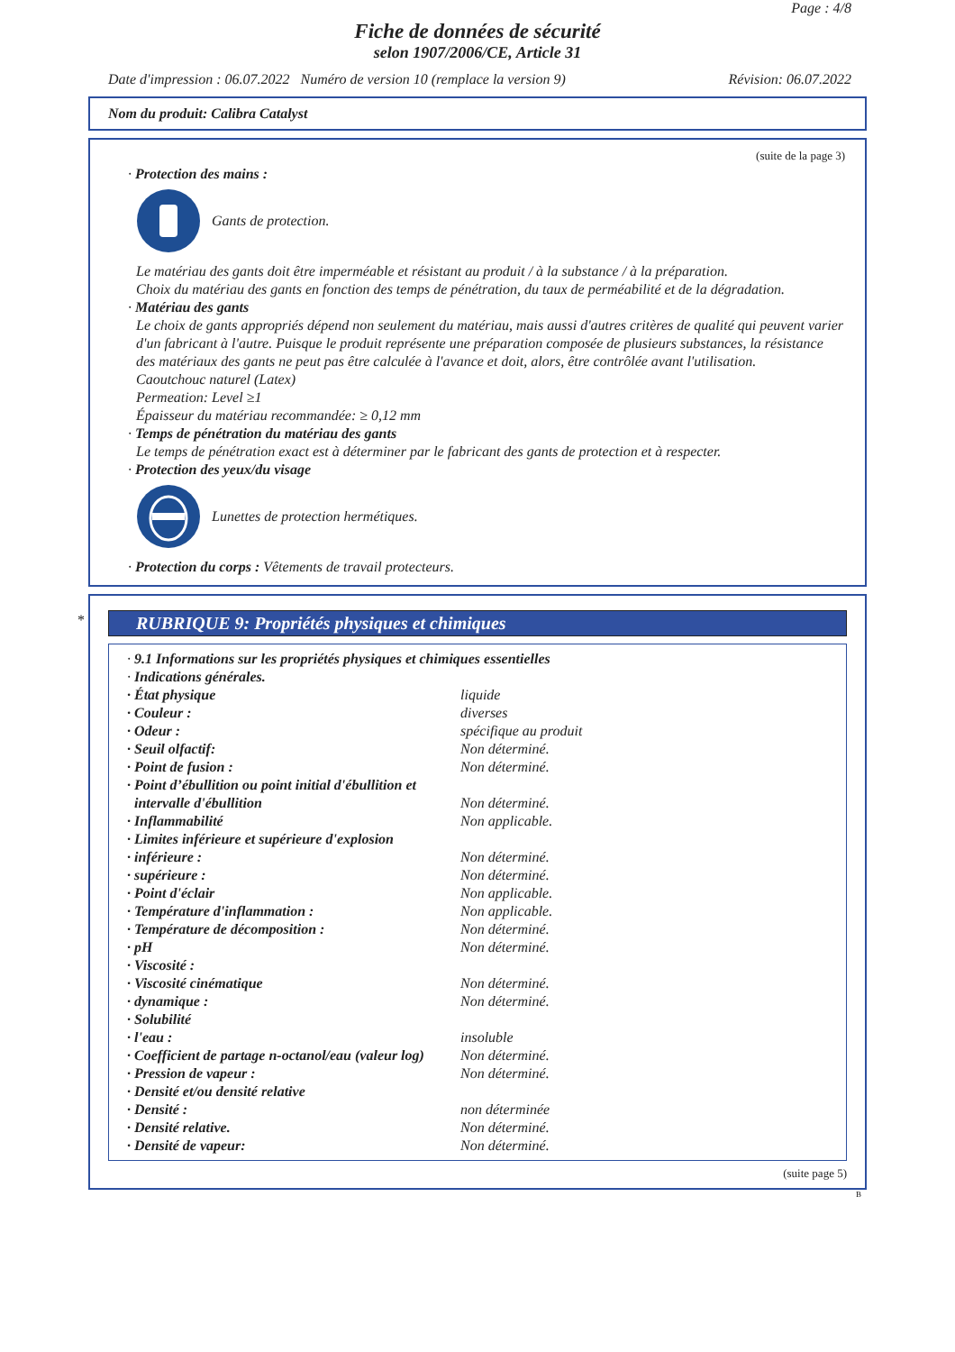Page : 4/8
Fiche de données de sécurité
selon 1907/2006/CE, Article 31
Date d'impression : 06.07.2022 Numéro de version 10 (remplace la version 9) Révision: 06.07.2022
Nom du produit: Calibra Catalyst
(suite de la page 3)
· Protection des mains :
Gants de protection.
Le matériau des gants doit être imperméable et résistant au produit / à la substance / à la préparation.
Choix du matériau des gants en fonction des temps de pénétration, du taux de perméabilité et de la dégradation.
· Matériau des gants
Le choix de gants appropriés dépend non seulement du matériau, mais aussi d'autres critères de qualité qui peuvent varier d'un fabricant à l'autre. Puisque le produit représente une préparation composée de plusieurs substances, la résistance des matériaux des gants ne peut pas être calculée à l'avance et doit, alors, être contrôlée avant l'utilisation.
Caoutchouc naturel (Latex)
Permeation: Level ≥1
Épaisseur du matériau recommandée: ≥ 0,12 mm
· Temps de pénétration du matériau des gants
Le temps de pénétration exact est à déterminer par le fabricant des gants de protection et à respecter.
· Protection des yeux/du visage
Lunettes de protection hermétiques.
· Protection du corps : Vêtements de travail protecteurs.
*
RUBRIQUE 9: Propriétés physiques et chimiques
| · 9.1 Informations sur les propriétés physiques et chimiques essentielles | |
| · Indications générales. | |
| · État physique | liquide |
| · Couleur : | diverses |
| · Odeur : | spécifique au produit |
| · Seuil olfactif: | Non déterminé. |
| · Point de fusion : | Non déterminé. |
| · Point d’ébullition ou point initial d'ébullition et intervalle d'ébullition | Non déterminé. |
| · Inflammabilité | Non applicable. |
| · Limites inférieure et supérieure d'explosion | |
| · inférieure : | Non déterminé. |
| · supérieure : | Non déterminé. |
| · Point d'éclair | Non applicable. |
| · Température d'inflammation : | Non applicable. |
| · Température de décomposition : | Non déterminé. |
| · pH | Non déterminé. |
| · Viscosité : | |
| · Viscosité cinématique | Non déterminé. |
| · dynamique : | Non déterminé. |
| · Solubilité | |
| · l'eau : | insoluble |
| · Coefficient de partage n-octanol/eau (valeur log) | Non déterminé. |
| · Pression de vapeur : | Non déterminé. |
| · Densité et/ou densité relative | |
| · Densité : | non déterminée |
| · Densité relative. | Non déterminé. |
| · Densité de vapeur: | Non déterminé. |
(suite page 5)
B